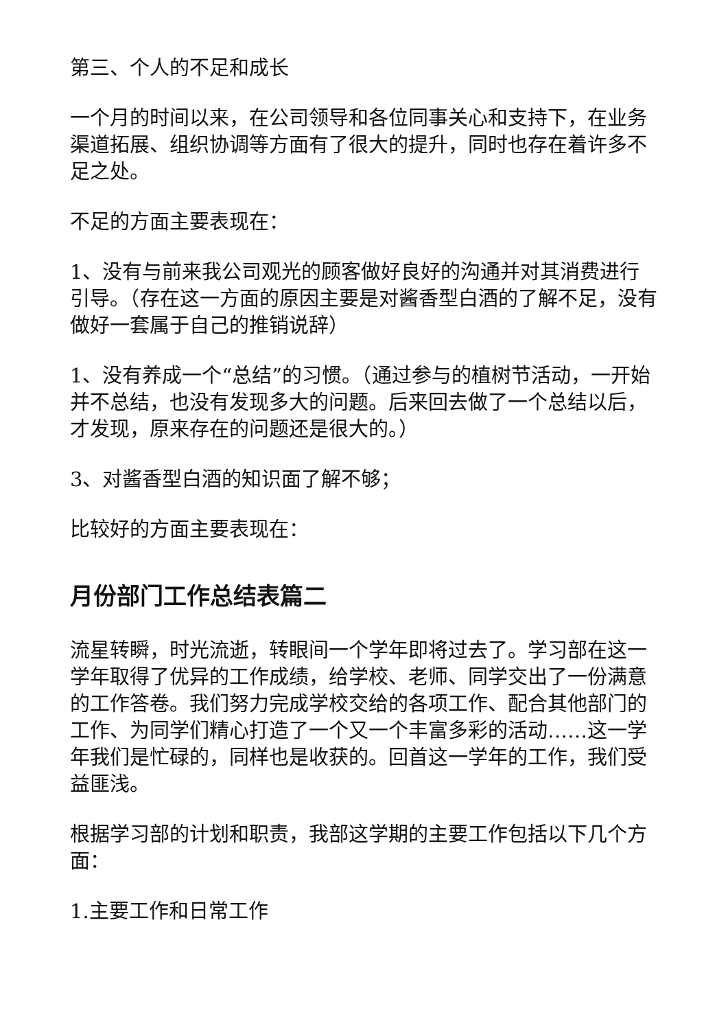第三、个人的不足和成长
一个月的时间以来，在公司领导和各位同事关心和支持下，在业务渠道拓展、组织协调等方面有了很大的提升，同时也存在着许多不足之处。
不足的方面主要表现在：
1、没有与前来我公司观光的顾客做好良好的沟通并对其消费进行引导。（存在这一方面的原因主要是对酱香型白酒的了解不足，没有做好一套属于自己的推销说辞）
1、没有养成一个“总结”的习惯。（通过参与的植树节活动，一开始并不总结，也没有发现多大的问题。后来回去做了一个总结以后，才发现，原来存在的问题还是很大的。）
3、对酱香型白酒的知识面了解不够；
比较好的方面主要表现在：
月份部门工作总结表篇二
流星转瞬，时光流逝，转眼间一个学年即将过去了。学习部在这一学年取得了优异的工作成绩，给学校、老师、同学交出了一份满意的工作答卷。我们努力完成学校交给的各项工作、配合其他部门的工作、为同学们精心打造了一个又一个丰富多彩的活动……这一学年我们是忙碌的，同样也是收获的。回首这一学年的工作，我们受益匪浅。
根据学习部的计划和职责，我部这学期的主要工作包括以下几个方面：
1.主要工作和日常工作